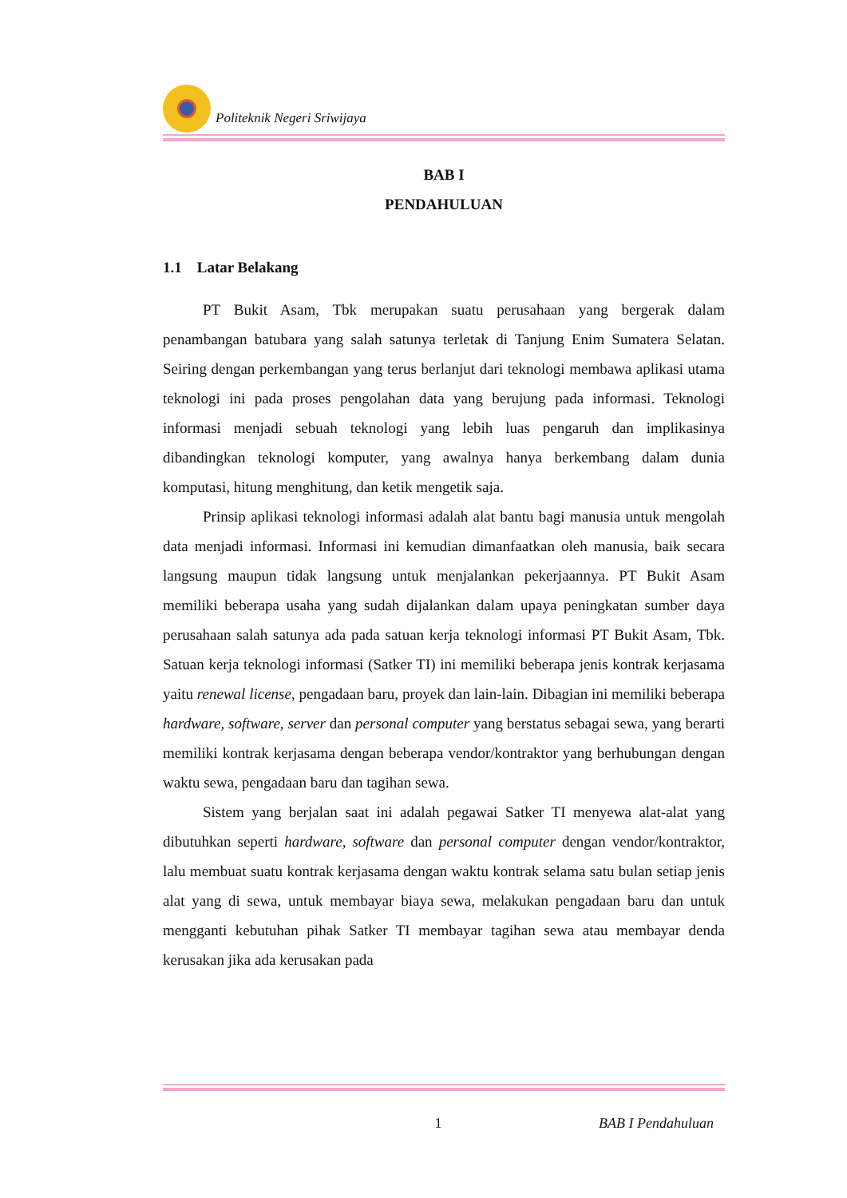Politeknik Negeri Sriwijaya
BAB I
PENDAHULUAN
1.1 Latar Belakang
PT Bukit Asam, Tbk merupakan suatu perusahaan yang bergerak dalam penambangan batubara yang salah satunya terletak di Tanjung Enim Sumatera Selatan. Seiring dengan perkembangan yang terus berlanjut dari teknologi membawa aplikasi utama teknologi ini pada proses pengolahan data yang berujung pada informasi. Teknologi informasi menjadi sebuah teknologi yang lebih luas pengaruh dan implikasinya dibandingkan teknologi komputer, yang awalnya hanya berkembang dalam dunia komputasi, hitung menghitung, dan ketik mengetik saja.
Prinsip aplikasi teknologi informasi adalah alat bantu bagi manusia untuk mengolah data menjadi informasi. Informasi ini kemudian dimanfaatkan oleh manusia, baik secara langsung maupun tidak langsung untuk menjalankan pekerjaannya. PT Bukit Asam memiliki beberapa usaha yang sudah dijalankan dalam upaya peningkatan sumber daya perusahaan salah satunya ada pada satuan kerja teknologi informasi PT Bukit Asam, Tbk. Satuan kerja teknologi informasi (Satker TI) ini memiliki beberapa jenis kontrak kerjasama yaitu renewal license, pengadaan baru, proyek dan lain-lain. Dibagian ini memiliki beberapa hardware, software, server dan personal computer yang berstatus sebagai sewa, yang berarti memiliki kontrak kerjasama dengan beberapa vendor/kontraktor yang berhubungan dengan waktu sewa, pengadaan baru dan tagihan sewa.
Sistem yang berjalan saat ini adalah pegawai Satker TI menyewa alat-alat yang dibutuhkan seperti hardware, software dan personal computer dengan vendor/kontraktor, lalu membuat suatu kontrak kerjasama dengan waktu kontrak selama satu bulan setiap jenis alat yang di sewa, untuk membayar biaya sewa, melakukan pengadaan baru dan untuk mengganti kebutuhan pihak Satker TI membayar tagihan sewa atau membayar denda kerusakan jika ada kerusakan pada
1 BAB I Pendahuluan